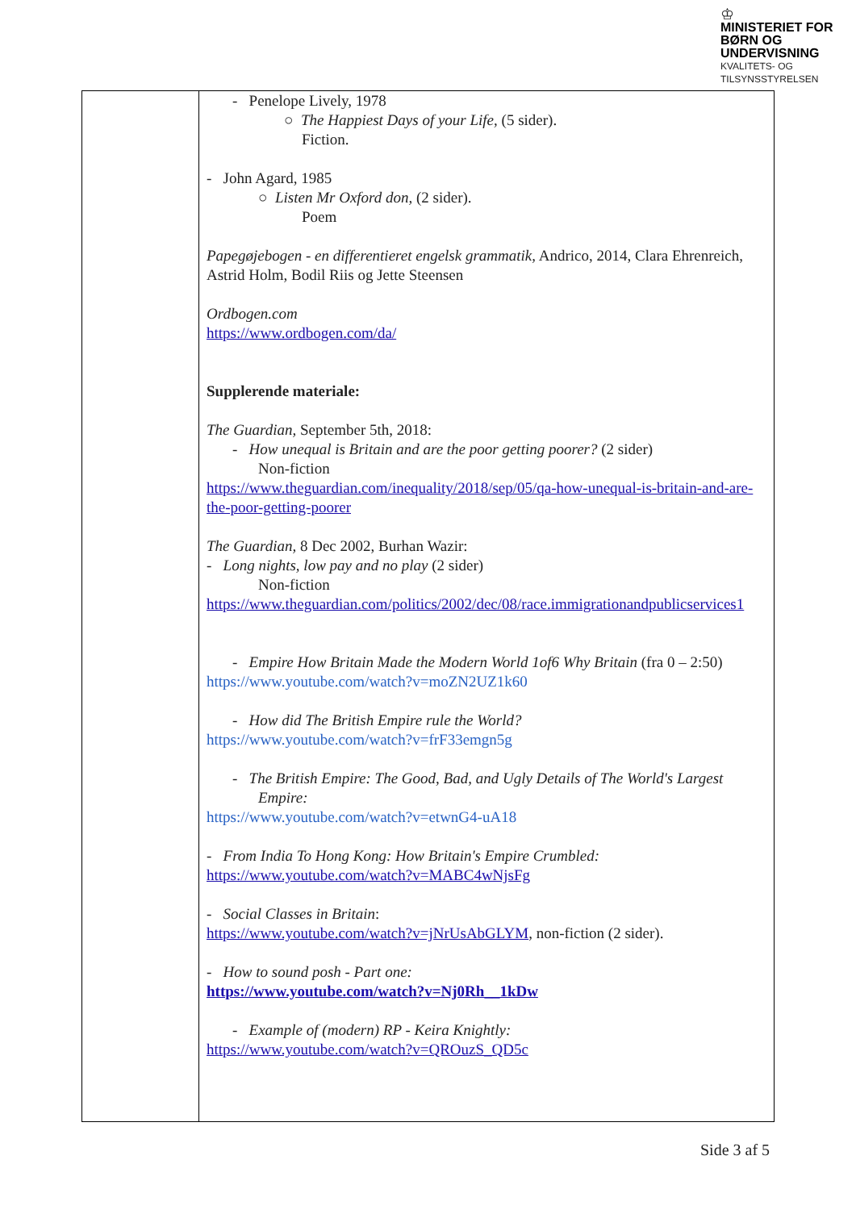♔
MINISTERIET FOR
BØRN OG
UNDERVISNING
KVALITETS- OG
TILSYNSSTYRELSEN
| | - Penelope Lively, 1978 ○ The Happiest Days of your Life, (5 sider). Fiction. - John Agard, 1985 ○ Listen Mr Oxford don, (2 sider). Poem Papegøjebogen - en differentieret engelsk grammatik, Andrico, 2014, Clara Ehrenreich, Astrid Holm, Bodil Riis og Jette Steensen Ordbogen.com https://www.ordbogen.com/da/ Supplerende materiale: The Guardian, September 5th, 2018: - How unequal is Britain and are the poor getting poorer? (2 sider) Non-fiction https://www.theguardian.com/inequality/2018/sep/05/qa-how-unequal-is-britain-and-are-the-poor-getting-poorer The Guardian, 8 Dec 2002, Burhan Wazir: - Long nights, low pay and no play (2 sider) Non-fiction https://www.theguardian.com/politics/2002/dec/08/race.immigrationandpublicservices1 - Empire How Britain Made the Modern World 1of6 Why Britain (fra 0 – 2:50) https://www.youtube.com/watch?v=moZN2UZ1k60 - How did The British Empire rule the World? https://www.youtube.com/watch?v=frF33emgn5g - The British Empire: The Good, Bad, and Ugly Details of The World's Largest Empire: https://www.youtube.com/watch?v=etwnG4-uA18 - From India To Hong Kong: How Britain's Empire Crumbled: https://www.youtube.com/watch?v=MABC4wNjsFg - Social Classes in Britain : https://www.youtube.com/watch?v=jNrUsAbGLYM , non-fiction (2 sider). - How to sound posh - Part one: https://www.youtube.com/watch?v=Nj0Rh__1kDw - Example of (modern) RP - Keira Knightly: https://www.youtube.com/watch?v=QROuzS_QD5c |
Side 3 af 5